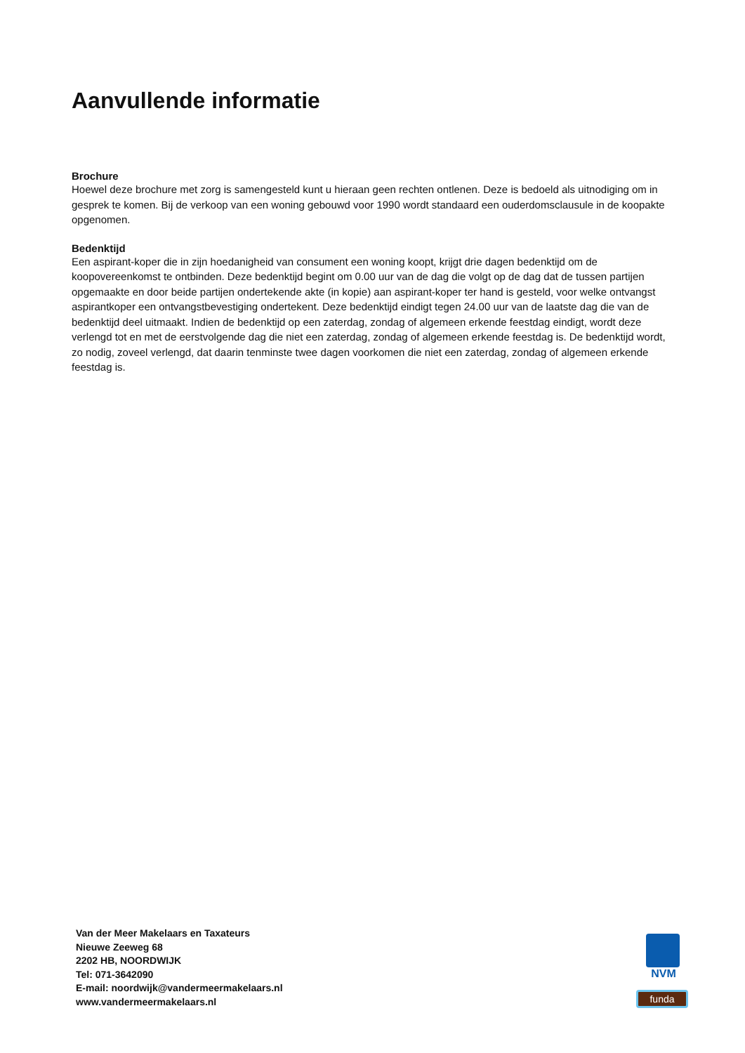Aanvullende informatie
Brochure
Hoewel deze brochure met zorg is samengesteld kunt u hieraan geen rechten ontlenen. Deze is bedoeld als uitnodiging om in gesprek te komen. Bij de verkoop van een woning gebouwd voor 1990 wordt standaard een ouderdomsclausule in de koopakte opgenomen.
Bedenktijd
Een aspirant-koper die in zijn hoedanigheid van consument een woning koopt, krijgt drie dagen bedenktijd om de koopovereenkomst te ontbinden. Deze bedenktijd begint om 0.00 uur van de dag die volgt op de dag dat de tussen partijen opgemaakte en door beide partijen ondertekende akte (in kopie) aan aspirant-koper ter hand is gesteld, voor welke ontvangst aspirantkoper een ontvangstbevestiging ondertekent. Deze bedenktijd eindigt tegen 24.00 uur van de laatste dag die van de bedenktijd deel uitmaakt. Indien de bedenktijd op een zaterdag, zondag of algemeen erkende feestdag eindigt, wordt deze verlengd tot en met de eerstvolgende dag die niet een zaterdag, zondag of algemeen erkende feestdag is. De bedenktijd wordt, zo nodig, zoveel verlengd, dat daarin tenminste twee dagen voorkomen die niet een zaterdag, zondag of algemeen erkende feestdag is.
Van der Meer Makelaars en Taxateurs
Nieuwe Zeeweg 68
2202 HB, NOORDWIJK
Tel: 071-3642090
E-mail: noordwijk@vandermeermakelaars.nl
www.vandermeermakelaars.nl
NVM
funda